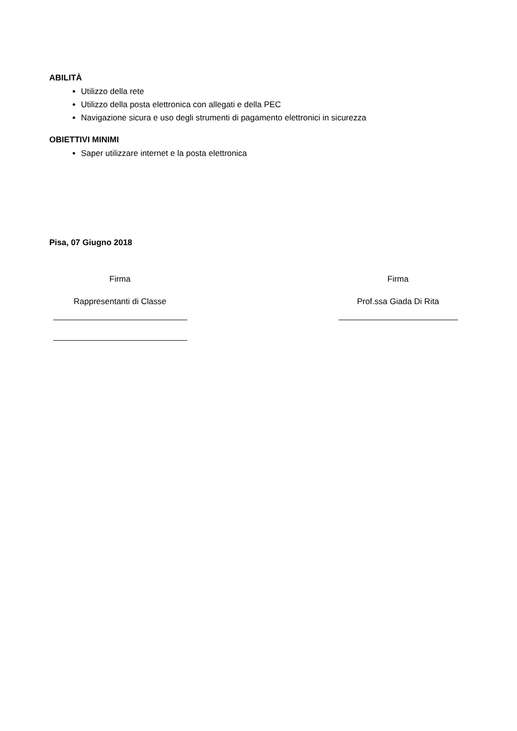ABILITÀ
Utilizzo della rete
Utilizzo della posta elettronica con allegati e della PEC
Navigazione sicura e uso degli strumenti di pagamento elettronici in sicurezza
OBIETTIVI MINIMI
Saper utilizzare internet e la posta elettronica
Pisa, 07 Giugno 2018
Firma
Rappresentanti di Classe
Firma
Prof.ssa Giada Di Rita